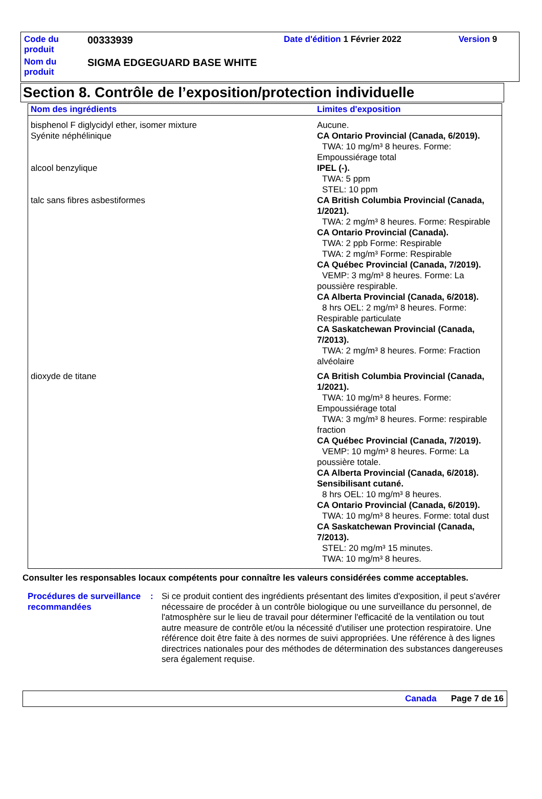| Code du produit | 00333939 | Date d'édition 1 Février 2022 | Version 9 |
| Nom du produit | SIGMA EDGEGUARD BASE WHITE | | |
Section 8. Contrôle de l’exposition/protection individuelle
| Nom des ingrédients | Limites d'exposition |
| --- | --- |
| bisphenol F diglycidyl ether, isomer mixture | Aucune. |
| Syénite néphélinique | CA Ontario Provincial (Canada, 6/2019). TWA: 10 mg/m³ 8 heures. Forme: Empoussiérage total |
| alcool benzylique | IPEL (-). TWA: 5 ppm STEL: 10 ppm |
| talc sans fibres asbestiformes | CA British Columbia Provincial (Canada, 1/2021). TWA: 2 mg/m³ 8 heures. Forme: Respirable CA Ontario Provincial (Canada). TWA: 2 ppb Forme: Respirable TWA: 2 mg/m³ Forme: Respirable CA Québec Provincial (Canada, 7/2019). VEMP: 3 mg/m³ 8 heures. Forme: La poussière respirable. CA Alberta Provincial (Canada, 6/2018). 8 hrs OEL: 2 mg/m³ 8 heures. Forme: Respirable particulate CA Saskatchewan Provincial (Canada, 7/2013). TWA: 2 mg/m³ 8 heures. Forme: Fraction alvéolaire |
| dioxyde de titane | CA British Columbia Provincial (Canada, 1/2021). TWA: 10 mg/m³ 8 heures. Forme: Empoussiérage total TWA: 3 mg/m³ 8 heures. Forme: respirable fraction CA Québec Provincial (Canada, 7/2019). VEMP: 10 mg/m³ 8 heures. Forme: La poussière totale. CA Alberta Provincial (Canada, 6/2018). Sensibilisant cutané. 8 hrs OEL: 10 mg/m³ 8 heures. CA Ontario Provincial (Canada, 6/2019). TWA: 10 mg/m³ 8 heures. Forme: total dust CA Saskatchewan Provincial (Canada, 7/2013). STEL: 20 mg/m³ 15 minutes. TWA: 10 mg/m³ 8 heures. |
Consulter les responsables locaux compétents pour connaître les valeurs considérées comme acceptables.
Procédures de surveillance recommandées
: Si ce produit contient des ingrédients présentant des limites d'exposition, il peut s'avérer nécessaire de procéder à un contrôle biologique ou une surveillance du personnel, de l'atmosphère sur le lieu de travail pour déterminer l'efficacité de la ventilation ou tout autre measure de contrôle et/ou la nécessité d'utiliser une protection respiratoire. Une référence doit être faite à des normes de suivi appropriées. Une référence à des lignes directrices nationales pour des méthodes de détermination des substances dangereuses sera également requise.
Canada Page 7 de 16